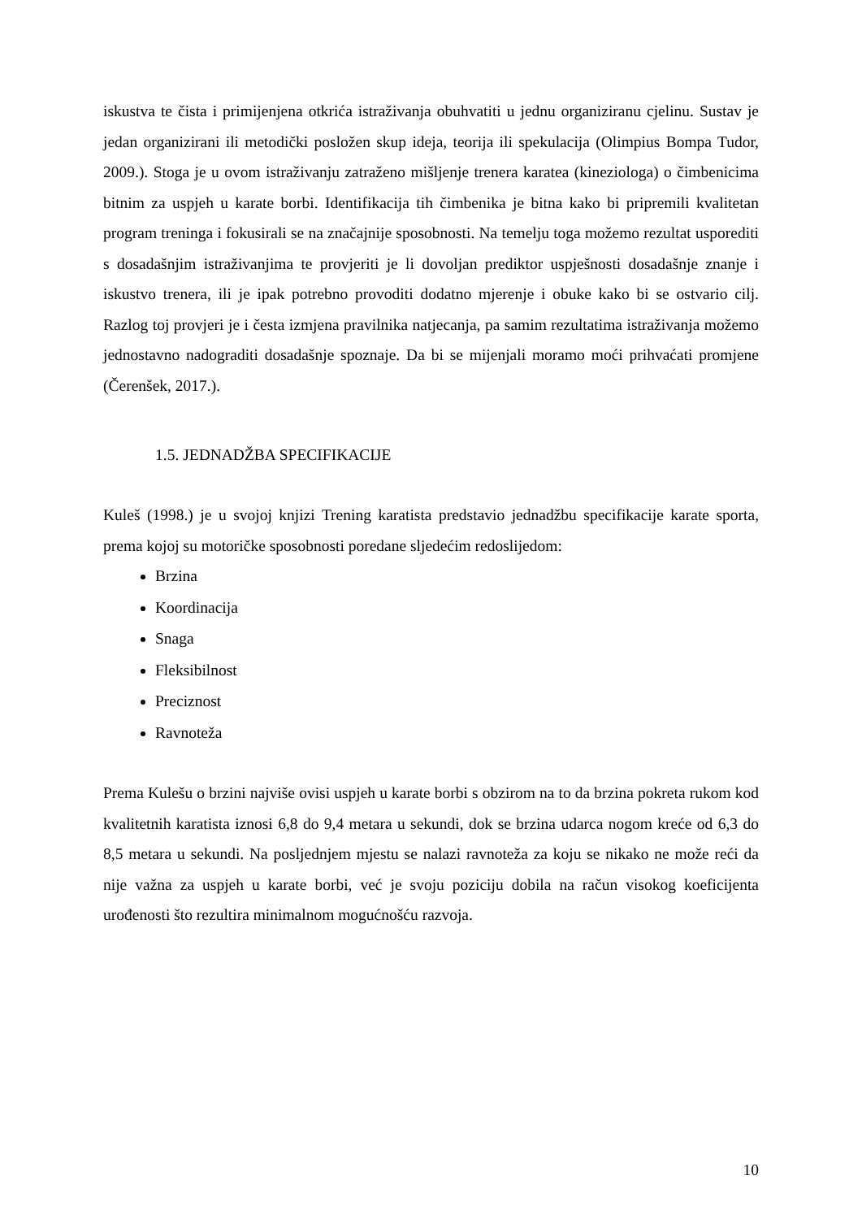iskustva te čista i primijenjena otkrića istraživanja obuhvatiti u jednu organiziranu cjelinu. Sustav je jedan organizirani ili metodički posložen skup ideja, teorija ili spekulacija (Olimpius Bompa Tudor, 2009.). Stoga je u ovom istraživanju zatraženo mišljenje trenera karatea (kineziologa) o čimbenicima bitnim za uspjeh u karate borbi. Identifikacija tih čimbenika je bitna kako bi pripremili kvalitetan program treninga i fokusirali se na značajnije sposobnosti. Na temelju toga možemo rezultat usporediti s dosadašnjim istraživanjima te provjeriti je li dovoljan prediktor uspješnosti dosadašnje znanje i iskustvo trenera, ili je ipak potrebno provoditi dodatno mjerenje i obuke kako bi se ostvario cilj. Razlog toj provjeri je i česta izmjena pravilnika natjecanja, pa samim rezultatima istraživanja možemo jednostavno nadograditi dosadašnje spoznaje. Da bi se mijenjali moramo moći prihvaćati promjene (Čerenšek, 2017.).
1.5. JEDNADŽBA SPECIFIKACIJE
Kuleš (1998.) je u svojoj knjizi Trening karatista predstavio jednadžbu specifikacije karate sporta, prema kojoj su motoričke sposobnosti poredane sljedećim redoslijedom:
Brzina
Koordinacija
Snaga
Fleksibilnost
Preciznost
Ravnoteža
Prema Kulešu o brzini najviše ovisi uspjeh u karate borbi s obzirom na to da brzina pokreta rukom kod kvalitetnih karatista iznosi 6,8 do 9,4 metara u sekundi, dok se brzina udarca nogom kreće od 6,3 do 8,5 metara u sekundi. Na posljednjem mjestu se nalazi ravnoteža za koju se nikako ne može reći da nije važna za uspjeh u karate borbi, već je svoju poziciju dobila na račun visokog koeficijenta urođenosti što rezultira minimalnom mogućnošću razvoja.
10